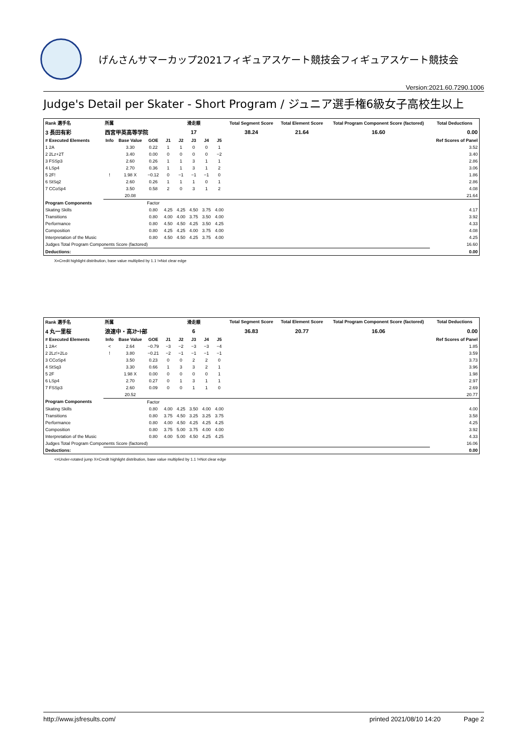げんさんサマーカップ2021フィギュアスケート競技会フィギュアスケート競技会
Version:2021.60.7290.1006
Judge's Detail per Skater - Short Program / ジュニア選手権6級女子高校生以上
| Rank 選手名 | 所属 | | | 滑走順 | | | | | Total Segment Score | Total Element Score | Total Program Component Score (factored) | Total Deductions |
| --- | --- | --- | --- | --- | --- | --- | --- | --- | --- | --- | --- | --- |
| 3 長田有彩 | 西宮甲英高等学院 | | | 17 | | | | | 38.24 | 21.64 | 16.60 | 0.00 |
| # Executed Elements | Info | Base Value | GOE | J1 | J2 | J3 | J4 | J5 | | | | Ref Scores of Panel |
| 1 2A | | 3.30 | 0.22 | 1 | 1 | 0 | 0 | 1 | | | | 3.52 |
| 2 2Lz+2T | | 3.40 | 0.00 | 0 | 0 | 0 | 0 | −2 | | | | 3.40 |
| 3 FSSp3 | | 2.60 | 0.26 | 1 | 1 | 3 | 1 | 1 | | | | 2.86 |
| 4 LSp4 | | 2.70 | 0.36 | 1 | 1 | 3 | 1 | 2 | | | | 3.06 |
| 5 2F! | ! | 1.98 X | −0.12 | 0 | −1 | −1 | −1 | 0 | | | | 1.86 |
| 6 StSq2 | | 2.60 | 0.26 | 1 | 1 | 1 | 0 | 1 | | | | 2.86 |
| 7 CCoSp4 | | 3.50 | 0.58 | 2 | 0 | 3 | 1 | 2 | | | | 4.08 |
| | | 20.08 | | | | | | | | | | 21.64 |
| Program Components | | | Factor | | | | | | | | | |
| Skating Skills | | | 0.80 | 4.25 | 4.25 | 4.50 | 3.75 | 4.00 | | | | 4.17 |
| Transitions | | | 0.80 | 4.00 | 4.00 | 3.75 | 3.50 | 4.00 | | | | 3.92 |
| Performance | | | 0.80 | 4.50 | 4.50 | 4.25 | 3.50 | 4.25 | | | | 4.33 |
| Composition | | | 0.80 | 4.25 | 4.25 | 4.00 | 3.75 | 4.00 | | | | 4.08 |
| Interpretation of the Music | | | 0.80 | 4.50 | 4.50 | 4.25 | 3.75 | 4.00 | | | | 4.25 |
| Judges Total Program Components Score (factored) | | | | | | | | | | | | 16.60 |
| Deductions: | | | | | | | | | | | | 0.00 |
X=Credit highlight distribution, base value multiplied by 1.1 !=Not clear edge
| Rank 選手名 | 所属 | | | 滑走順 | | | | | Total Segment Score | Total Element Score | Total Program Component Score (factored) | Total Deductions |
| --- | --- | --- | --- | --- | --- | --- | --- | --- | --- | --- | --- | --- |
| 4 丸一里桜 | 浪速中・高ｽｹｰﾄ部 | | | 6 | | | | | 36.83 | 20.77 | 16.06 | 0.00 |
| # Executed Elements | Info | Base Value | GOE | J1 | J2 | J3 | J4 | J5 | | | | Ref Scores of Panel |
| 1 2A< | < | 2.64 | −0.79 | −3 | −2 | −3 | −3 | −4 | | | | 1.85 |
| 2 2Lz!+2Lo | ! | 3.80 | −0.21 | −2 | −1 | −1 | −1 | −1 | | | | 3.59 |
| 3 CCoSp4 | | 3.50 | 0.23 | 0 | 0 | 2 | 2 | 0 | | | | 3.73 |
| 4 StSq3 | | 3.30 | 0.66 | 1 | 3 | 3 | 2 | 1 | | | | 3.96 |
| 5 2F | | 1.98 X | 0.00 | 0 | 0 | 0 | 0 | 1 | | | | 1.98 |
| 6 LSp4 | | 2.70 | 0.27 | 0 | 1 | 3 | 1 | 1 | | | | 2.97 |
| 7 FSSp3 | | 2.60 | 0.09 | 0 | 0 | 1 | 1 | 0 | | | | 2.69 |
| | | 20.52 | | | | | | | | | | 20.77 |
| Program Components | | | Factor | | | | | | | | | |
| Skating Skills | | | 0.80 | 4.00 | 4.25 | 3.50 | 4.00 | 4.00 | | | | 4.00 |
| Transitions | | | 0.80 | 3.75 | 4.50 | 3.25 | 3.25 | 3.75 | | | | 3.58 |
| Performance | | | 0.80 | 4.00 | 4.50 | 4.25 | 4.25 | 4.25 | | | | 4.25 |
| Composition | | | 0.80 | 3.75 | 5.00 | 3.75 | 4.00 | 4.00 | | | | 3.92 |
| Interpretation of the Music | | | 0.80 | 4.00 | 5.00 | 4.50 | 4.25 | 4.25 | | | | 4.33 |
| Judges Total Program Components Score (factored) | | | | | | | | | | | | 16.06 |
| Deductions: | | | | | | | | | | | | 0.00 |
<=Under-rotated jump X=Credit highlight distribution, base value multiplied by 1.1 !=Not clear edge
http://www.jsfresults.com/ printed 2021/08/10 14:20 Page 2